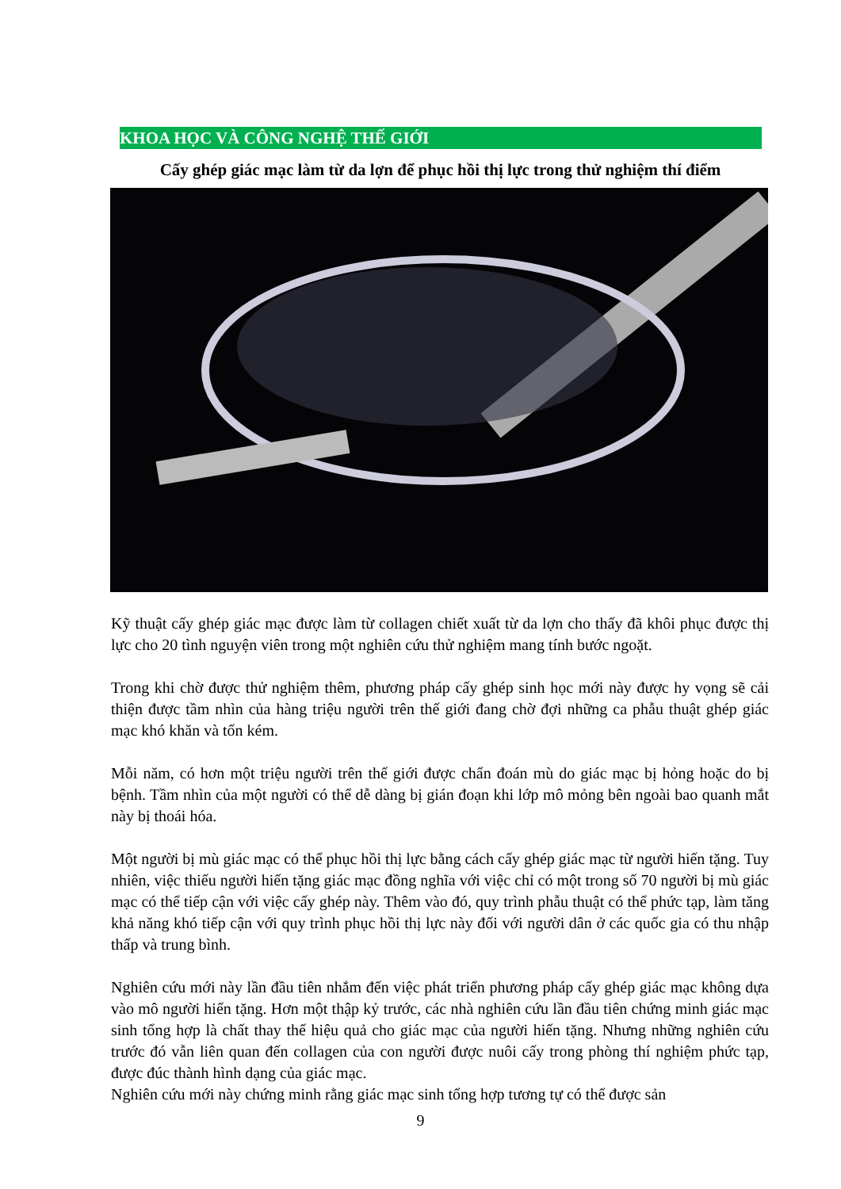KHOA HỌC VÀ CÔNG NGHỆ THẾ GIỚI
Cấy ghép giác mạc làm từ da lợn để phục hồi thị lực trong thử nghiệm thí điểm
Kỹ thuật cấy ghép giác mạc được làm từ collagen chiết xuất từ da lợn cho thấy đã khôi phục được thị lực cho 20 tình nguyện viên trong một nghiên cứu thử nghiệm mang tính bước ngoặt.
Trong khi chờ được thử nghiệm thêm, phương pháp cấy ghép sinh học mới này được hy vọng sẽ cải thiện được tầm nhìn của hàng triệu người trên thế giới đang chờ đợi những ca phẫu thuật ghép giác mạc khó khăn và tốn kém.
Mỗi năm, có hơn một triệu người trên thế giới được chẩn đoán mù do giác mạc bị hỏng hoặc do bị bệnh. Tầm nhìn của một người có thể dễ dàng bị gián đoạn khi lớp mô mỏng bên ngoài bao quanh mắt này bị thoái hóa.
Một người bị mù giác mạc có thể phục hồi thị lực bằng cách cấy ghép giác mạc từ người hiến tặng. Tuy nhiên, việc thiếu người hiến tặng giác mạc đồng nghĩa với việc chỉ có một trong số 70 người bị mù giác mạc có thể tiếp cận với việc cấy ghép này. Thêm vào đó, quy trình phẫu thuật có thể phức tạp, làm tăng khả năng khó tiếp cận với quy trình phục hồi thị lực này đối với người dân ở các quốc gia có thu nhập thấp và trung bình.
Nghiên cứu mới này lần đầu tiên nhắm đến việc phát triển phương pháp cấy ghép giác mạc không dựa vào mô người hiến tặng. Hơn một thập kỷ trước, các nhà nghiên cứu lần đầu tiên chứng minh giác mạc sinh tổng hợp là chất thay thế hiệu quả cho giác mạc của người hiến tặng. Nhưng những nghiên cứu trước đó vẫn liên quan đến collagen của con người được nuôi cấy trong phòng thí nghiệm phức tạp, được đúc thành hình dạng của giác mạc.
Nghiên cứu mới này chứng minh rằng giác mạc sinh tổng hợp tương tự có thể được sản
9